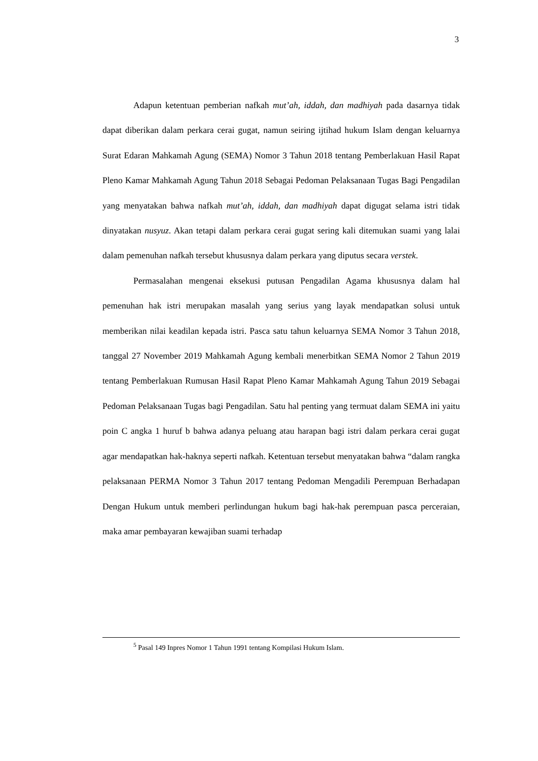3
Adapun ketentuan pemberian nafkah mut’ah, iddah, dan madhiyah pada dasarnya tidak dapat diberikan dalam perkara cerai gugat, namun seiring ijtihad hukum Islam dengan keluarnya Surat Edaran Mahkamah Agung (SEMA) Nomor 3 Tahun 2018 tentang Pemberlakuan Hasil Rapat Pleno Kamar Mahkamah Agung Tahun 2018 Sebagai Pedoman Pelaksanaan Tugas Bagi Pengadilan yang menyatakan bahwa nafkah mut’ah, iddah, dan madhiyah dapat digugat selama istri tidak dinyatakan nusyuz. Akan tetapi dalam perkara cerai gugat sering kali ditemukan suami yang lalai dalam pemenuhan nafkah tersebut khususnya dalam perkara yang diputus secara verstek.
Permasalahan mengenai eksekusi putusan Pengadilan Agama khususnya dalam hal pemenuhan hak istri merupakan masalah yang serius yang layak mendapatkan solusi untuk memberikan nilai keadilan kepada istri. Pasca satu tahun keluarnya SEMA Nomor 3 Tahun 2018, tanggal 27 November 2019 Mahkamah Agung kembali menerbitkan SEMA Nomor 2 Tahun 2019 tentang Pemberlakuan Rumusan Hasil Rapat Pleno Kamar Mahkamah Agung Tahun 2019 Sebagai Pedoman Pelaksanaan Tugas bagi Pengadilan. Satu hal penting yang termuat dalam SEMA ini yaitu poin C angka 1 huruf b bahwa adanya peluang atau harapan bagi istri dalam perkara cerai gugat agar mendapatkan hak-haknya seperti nafkah. Ketentuan tersebut menyatakan bahwa “dalam rangka pelaksanaan PERMA Nomor 3 Tahun 2017 tentang Pedoman Mengadili Perempuan Berhadapan Dengan Hukum untuk memberi perlindungan hukum bagi hak-hak perempuan pasca perceraian, maka amar pembayaran kewajiban suami terhadap
<sup>5</sup> Pasal 149 Inpres Nomor 1 Tahun 1991 tentang Kompilasi Hukum Islam.